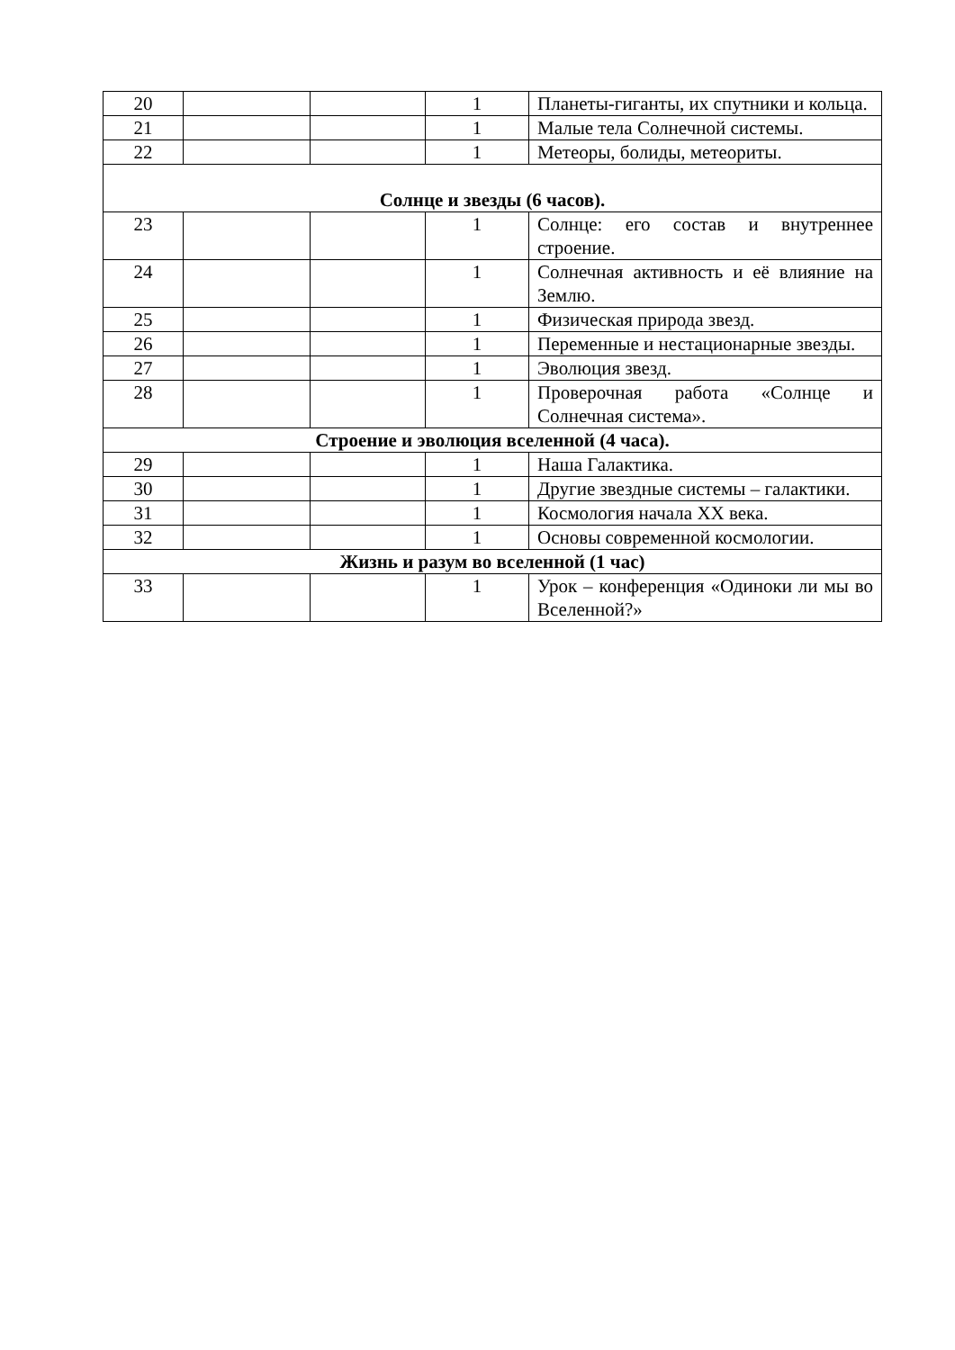| 20 | | | 1 | Планеты-гиганты, их спутники и кольца. |
| 21 | | | 1 | Малые тела Солнечной системы. |
| 22 | | | 1 | Метеоры, болиды, метеориты. |
| Солнце и звезды (6 часов). | | | | |
| 23 | | | 1 | Солнце: его состав и внутреннее строение. |
| 24 | | | 1 | Солнечная активность и её влияние на Землю. |
| 25 | | | 1 | Физическая природа звезд. |
| 26 | | | 1 | Переменные и нестационарные звезды. |
| 27 | | | 1 | Эволюция звезд. |
| 28 | | | 1 | Проверочная работа «Солнце и Солнечная система». |
| Строение и эволюция вселенной (4 часа). | | | | |
| 29 | | | 1 | Наша Галактика. |
| 30 | | | 1 | Другие звездные системы – галактики. |
| 31 | | | 1 | Космология начала XX века. |
| 32 | | | 1 | Основы современной космологии. |
| Жизнь и разум во вселенной (1 час) | | | | |
| 33 | | | 1 | Урок – конференция «Одиноки ли мы во Вселенной?» |